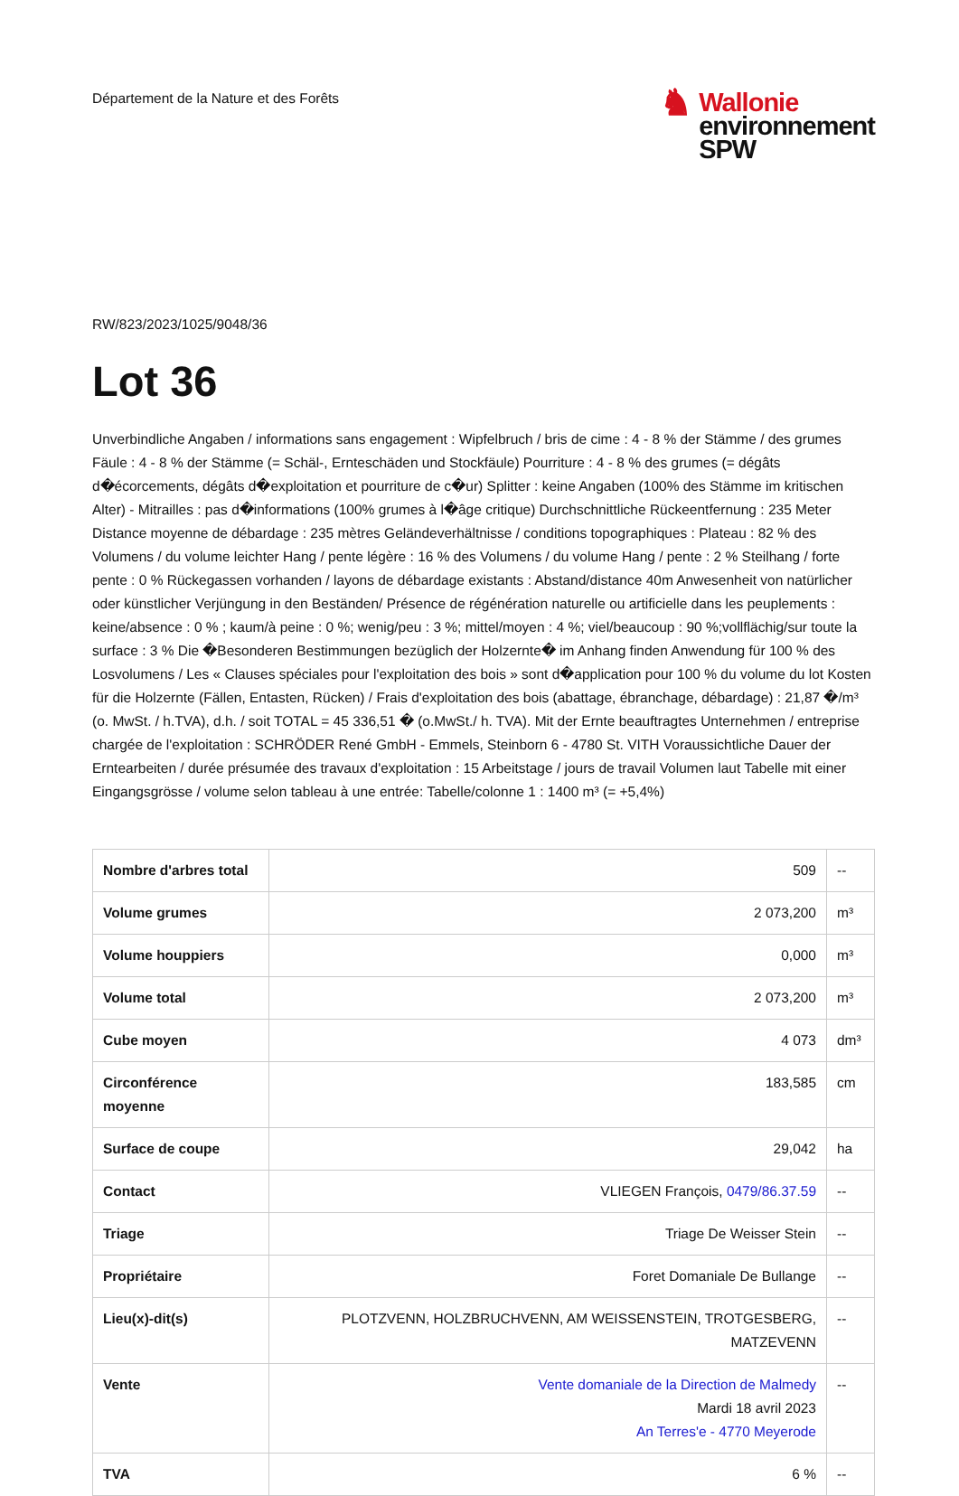Département de la Nature et des Forêts
♞
Wallonie
environnement
SPW
RW/823/2023/1025/9048/36
Lot 36
Unverbindliche Angaben / informations sans engagement : Wipfelbruch / bris de cime : 4 - 8 % der Stämme / des grumes Fäule : 4 - 8 % der Stämme (= Schäl-, Ernteschäden und Stockfäule) Pourriture : 4 - 8 % des grumes (= dégâts d�écorcements, dégâts d�exploitation et pourriture de c�ur) Splitter : keine Angaben (100% des Stämme im kritischen Alter) - Mitrailles : pas d�informations (100% grumes à l�âge critique) Durchschnittliche Rückeentfernung : 235 Meter Distance moyenne de débardage : 235 mètres Geländeverhältnisse / conditions topographiques : Plateau : 82 % des Volumens / du volume leichter Hang / pente légère : 16 % des Volumens / du volume Hang / pente : 2 % Steilhang / forte pente : 0 % Rückegassen vorhanden / layons de débardage existants : Abstand/distance 40m Anwesenheit von natürlicher oder künstlicher Verjüngung in den Beständen/ Présence de régénération naturelle ou artificielle dans les peuplements : keine/absence : 0 % ; kaum/à peine : 0 %; wenig/peu : 3 %; mittel/moyen : 4 %; viel/beaucoup : 90 %;vollflächig/sur toute la surface : 3 % Die �Besonderen Bestimmungen bezüglich der Holzernte� im Anhang finden Anwendung für 100 % des Losvolumens / Les « Clauses spéciales pour l'exploitation des bois » sont d�application pour 100 % du volume du lot Kosten für die Holzernte (Fällen, Entasten, Rücken) / Frais d'exploitation des bois (abattage, ébranchage, débardage) : 21,87 �/m³ (o. MwSt. / h.TVA), d.h. / soit TOTAL = 45 336,51 � (o.MwSt./ h. TVA). Mit der Ernte beauftragtes Unternehmen / entreprise chargée de l'exploitation : SCHRÖDER René GmbH - Emmels, Steinborn 6 - 4780 St. VITH Voraussichtliche Dauer der Erntearbeiten / durée présumée des travaux d'exploitation : 15 Arbeitstage / jours de travail Volumen laut Tabelle mit einer Eingangsgrösse / volume selon tableau à une entrée: Tabelle/colonne 1 : 1400 m³ (= +5,4%)
| Nombre d'arbres total | 509 | -- |
| Volume grumes | 2 073,200 | m³ |
| Volume houppiers | 0,000 | m³ |
| Volume total | 2 073,200 | m³ |
| Cube moyen | 4 073 | dm³ |
| Circonférence moyenne | 183,585 | cm |
| Surface de coupe | 29,042 | ha |
| Contact | VLIEGEN François, 0479/86.37.59 | -- |
| Triage | Triage De Weisser Stein | -- |
| Propriétaire | Foret Domaniale De Bullange | -- |
| Lieu(x)-dit(s) | PLOTZVENN, HOLZBRUCHVENN, AM WEISSENSTEIN, TROTGESBERG, MATZEVENN | -- |
| Vente | Vente domaniale de la Direction de Malmedy Mardi 18 avril 2023 An Terres'e - 4770 Meyerode | -- |
| TVA | 6 % | -- |